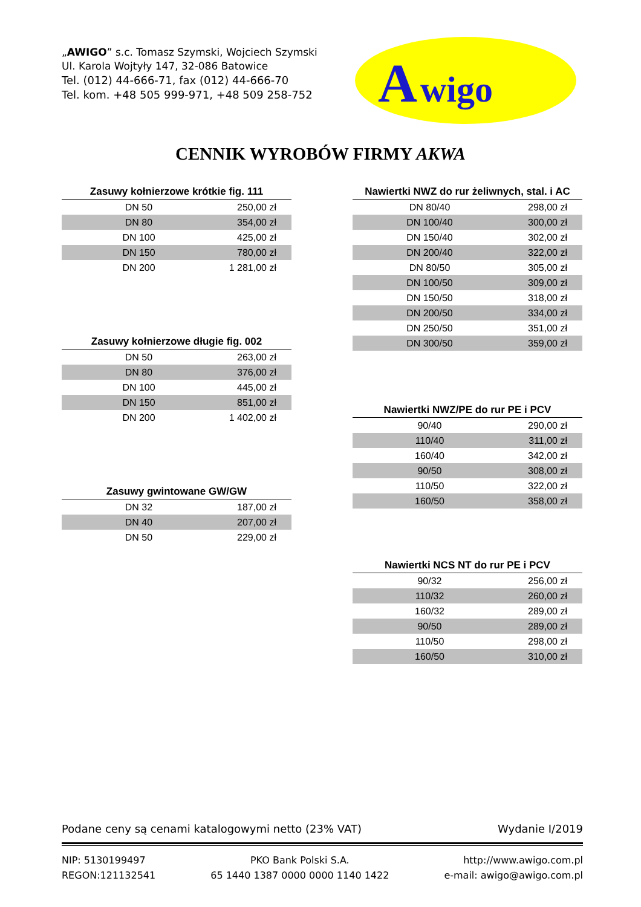„AWIGO” s.c. Tomasz Szymski, Wojciech Szymski
Ul. Karola Wojtyły 147, 32-086 Batowice
Tel. (012) 44-666-71, fax (012) 44-666-70
Tel. kom. +48 505 999-971, +48 509 258-752
A
wigo
CENNIK WYROBÓW FIRMY AKWA
| Zasuwy kołnierzowe krótkie fig. 111 | |
| --- | --- |
| DN 50 | 250,00 zł |
| DN 80 | 354,00 zł |
| DN 100 | 425,00 zł |
| DN 150 | 780,00 zł |
| DN 200 | 1 281,00 zł |
| Zasuwy kołnierzowe długie fig. 002 | |
| --- | --- |
| DN 50 | 263,00 zł |
| DN 80 | 376,00 zł |
| DN 100 | 445,00 zł |
| DN 150 | 851,00 zł |
| DN 200 | 1 402,00 zł |
| Zasuwy gwintowane GW/GW | |
| --- | --- |
| DN 32 | 187,00 zł |
| DN 40 | 207,00 zł |
| DN 50 | 229,00 zł |
| Nawiertki NWZ do rur żeliwnych, stal. i AC | |
| --- | --- |
| DN 80/40 | 298,00 zł |
| DN 100/40 | 300,00 zł |
| DN 150/40 | 302,00 zł |
| DN 200/40 | 322,00 zł |
| DN 80/50 | 305,00 zł |
| DN 100/50 | 309,00 zł |
| DN 150/50 | 318,00 zł |
| DN 200/50 | 334,00 zł |
| DN 250/50 | 351,00 zł |
| DN 300/50 | 359,00 zł |
| Nawiertki NWZ/PE do rur PE i PCV | |
| --- | --- |
| 90/40 | 290,00 zł |
| 110/40 | 311,00 zł |
| 160/40 | 342,00 zł |
| 90/50 | 308,00 zł |
| 110/50 | 322,00 zł |
| 160/50 | 358,00 zł |
| Nawiertki NCS NT do rur PE i PCV | |
| --- | --- |
| 90/32 | 256,00 zł |
| 110/32 | 260,00 zł |
| 160/32 | 289,00 zł |
| 90/50 | 289,00 zł |
| 110/50 | 298,00 zł |
| 160/50 | 310,00 zł |
Podane ceny są cenami katalogowymi netto (23% VAT) Wydanie I/2019
NIP: 5130199497
REGON:121132541 PKO Bank Polski S.A.
65 1440 1387 0000 0000 1140 1422 http://www.awigo.com.pl
e-mail: awigo@awigo.com.pl